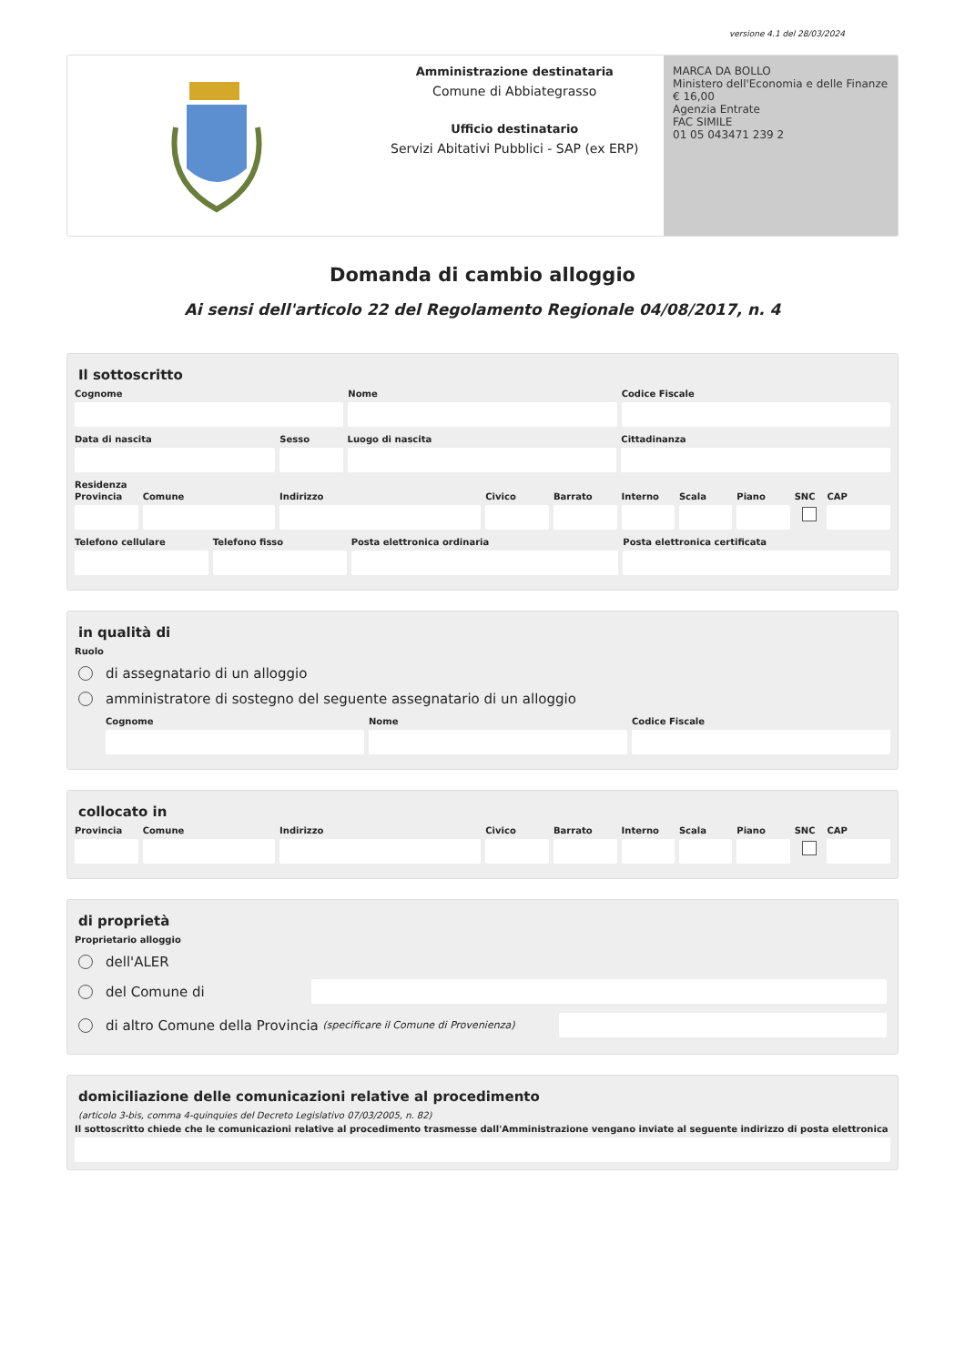versione 4.1 del 28/03/2024
Amministrazione destinataria
Comune di Abbiategrasso
Ufficio destinatario
Servizi Abitativi Pubblici - SAP (ex ERP)
MARCA DA BOLLO
Ministero dell'Economia e delle Finanze
€ 16,00
Agenzia Entrate
FAC SIMILE
01 05 043471 239 2
Domanda di cambio alloggio
Ai sensi dell'articolo 22 del Regolamento Regionale 04/08/2017, n. 4
Il sottoscritto
Cognome Nome Codice Fiscale
Data di nascita Sesso Luogo di nascita Cittadinanza
Residenza
Provincia Comune Indirizzo Civico Barrato Interno Scala Piano SNC CAP
Telefono cellulare Telefono fisso Posta elettronica ordinaria Posta elettronica certificata
in qualità di
Ruolo
di assegnatario di un alloggio
amministratore di sostegno del seguente assegnatario di un alloggio
Cognome Nome Codice Fiscale
collocato in
Provincia Comune Indirizzo Civico Barrato Interno Scala Piano SNC CAP
di proprietà
Proprietario alloggio
dell'ALER
del Comune di
di altro Comune della Provincia (specificare il Comune di Provenienza)
domiciliazione delle comunicazioni relative al procedimento
(articolo 3-bis, comma 4-quinquies del Decreto Legislativo 07/03/2005, n. 82)
Il sottoscritto chiede che le comunicazioni relative al procedimento trasmesse dall'Amministrazione vengano inviate al seguente indirizzo di posta elettronica